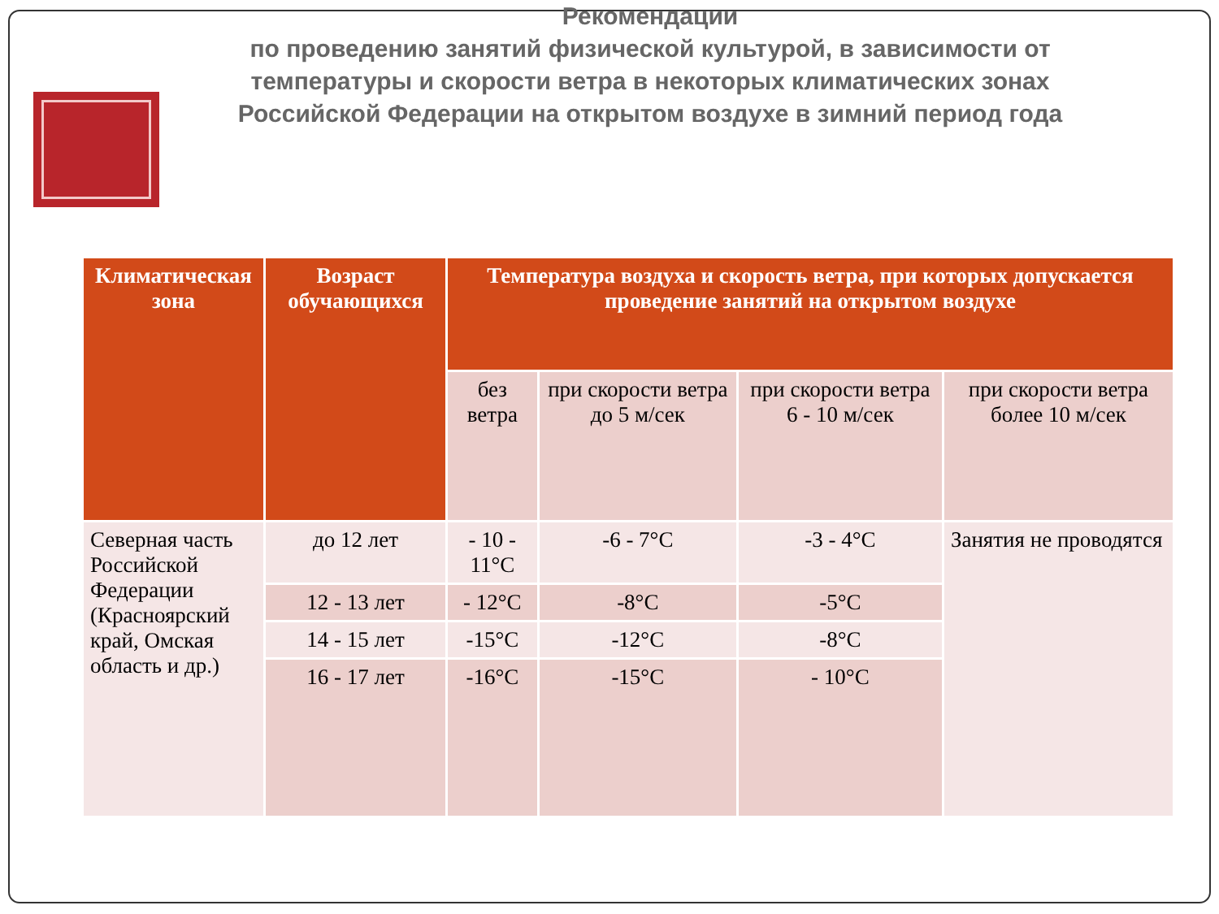Рекомендации
по проведению занятий физической культурой, в зависимости от температуры и скорости ветра в некоторых климатических зонах Российской Федерации на открытом воздухе в зимний период года
| Климатическая зона | Возраст обучающихся | Температура воздуха и скорость ветра, при которых допускается проведение занятий на открытом воздухе | | | |
| --- | --- | --- | --- | --- | --- |
| | | без ветра | при скорости ветра до 5 м/сек | при скорости ветра 6 - 10 м/сек | при скорости ветра более 10 м/сек |
| Северная часть Российской Федерации (Красноярский край, Омская область и др.) | до 12 лет | - 10 - 11°С | -6 - 7°С | -3 - 4°С | Занятия не проводятся |
| | 12 - 13 лет | - 12°С | -8°С | -5°С | |
| | 14 - 15 лет | -15°С | -12°С | -8°С | |
| | 16 - 17 лет | -16°С | -15°С | - 10°С | |